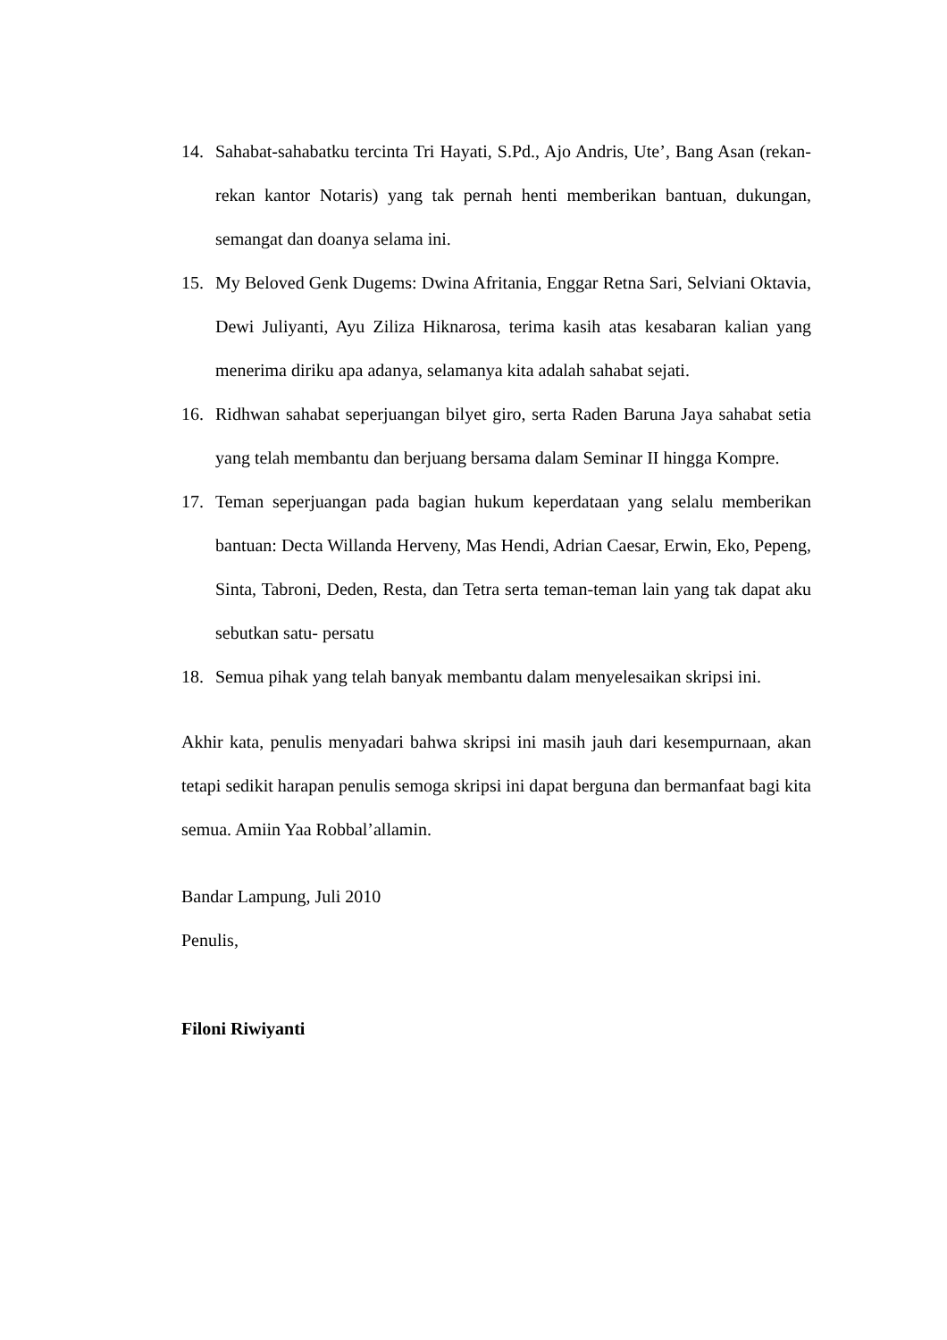14. Sahabat-sahabatku tercinta Tri Hayati, S.Pd., Ajo Andris, Ute’, Bang Asan (rekan-rekan kantor Notaris) yang tak pernah henti memberikan bantuan, dukungan, semangat dan doanya selama ini.
15. My Beloved Genk Dugems: Dwina Afritania, Enggar Retna Sari, Selviani Oktavia, Dewi Juliyanti, Ayu Ziliza Hiknarosa, terima kasih atas kesabaran kalian yang menerima diriku apa adanya, selamanya kita adalah sahabat sejati.
16. Ridhwan sahabat seperjuangan bilyet giro, serta Raden Baruna Jaya sahabat setia yang telah membantu dan berjuang bersama dalam Seminar II hingga Kompre.
17. Teman seperjuangan pada bagian hukum keperdataan yang selalu memberikan bantuan: Decta Willanda Herveny, Mas Hendi, Adrian Caesar, Erwin, Eko, Pepeng, Sinta, Tabroni, Deden, Resta, dan Tetra serta teman-teman lain yang tak dapat aku sebutkan satu- persatu
18. Semua pihak yang telah banyak membantu dalam menyelesaikan skripsi ini.
Akhir kata, penulis menyadari bahwa skripsi ini masih jauh dari kesempurnaan, akan tetapi sedikit harapan penulis semoga skripsi ini dapat berguna dan bermanfaat bagi kita semua. Amiin Yaa Robbal’allamin.
Bandar Lampung, Juli 2010
Penulis,
Filoni Riwiyanti